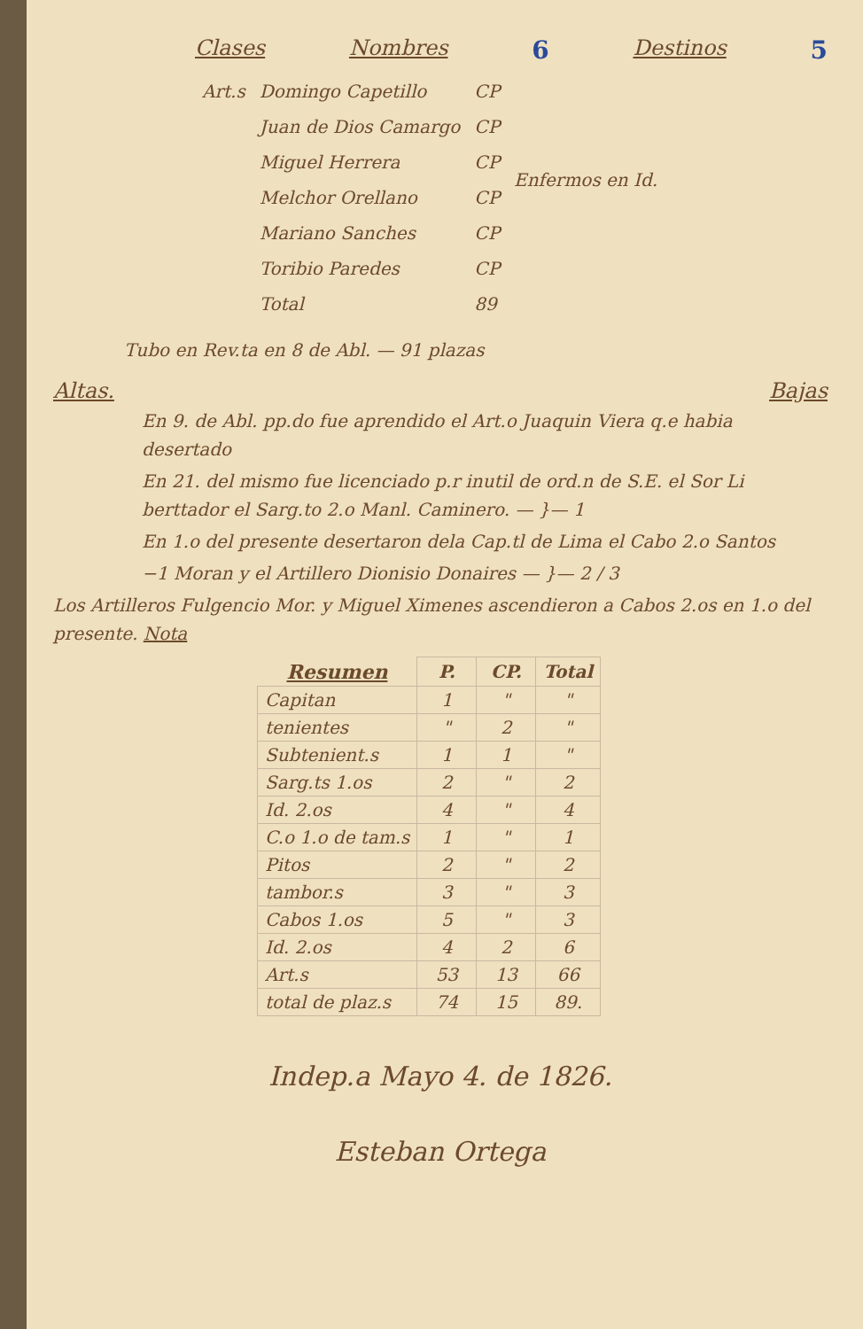Clases Nombres 6 Destinos 5
| Art.s | Domingo Capetillo | CP | Enfermos en Id. |
| | Juan de Dios Camargo | CP | |
| | Miguel Herrera | CP | |
| | Melchor Orellano | CP | |
| | Mariano Sanches | CP | |
| | Toribio Paredes | CP | |
| | Total | 89 | |
Tubo en Rev.ta en 8 de Abl. — 91 plazas
Altas. Bajas
En 9. de Abl. pp.do fue aprendido el Art.o Juaquin Viera q.e habia desertado
En 21. del mismo fue licenciado p.r inutil de ord.n de S.E. el Sor Li berttador el Sarg.to 2.o Manl. Caminero. — }— 1
En 1.o del presente desertaron dela Cap.tl de Lima el Cabo 2.o Santos
−1 Moran y el Artillero Dionisio Donaires — }— 2 / 3
Los Artilleros Fulgencio Mor. y Miguel Ximenes ascendieron a Cabos 2.os en 1.o del presente. Nota
| Resumen | P. | CP. | Total |
| --- | --- | --- | --- |
| Capitan | 1 | " | " |
| tenientes | " | 2 | " |
| Subtenient.s | 1 | 1 | " |
| Sarg.ts 1.os | 2 | " | 2 |
| Id. 2.os | 4 | " | 4 |
| C.o 1.o de tam.s | 1 | " | 1 |
| Pitos | 2 | " | 2 |
| tambor.s | 3 | " | 3 |
| Cabos 1.os | 5 | " | 3 |
| Id. 2.os | 4 | 2 | 6 |
| Art.s | 53 | 13 | 66 |
| total de plaz.s | 74 | 15 | 89. |
Indep.a Mayo 4. de 1826.
Esteban Ortega